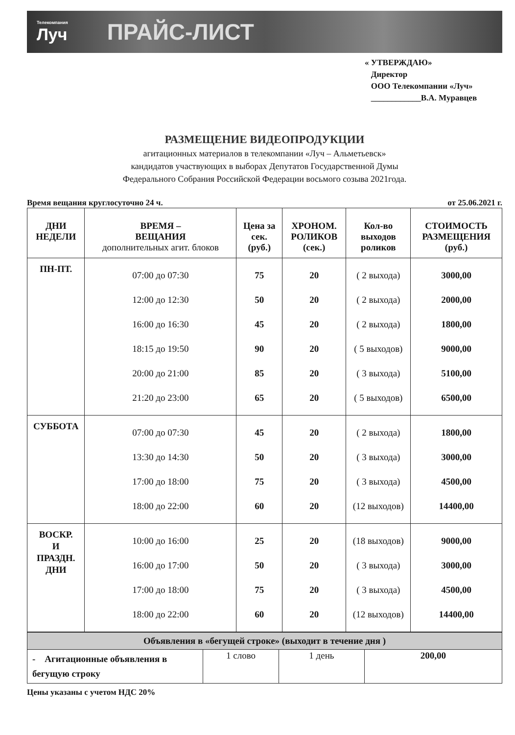Телекомпания
Луч
ПРАЙС-ЛИСТ
« УТВЕРЖДАЮ»
Директор
ООО Телекомпании «Луч»
____________В.А. Муравцев
РАЗМЕЩЕНИЕ ВИДЕОПРОДУКЦИИ
агитационных материалов в телекомпании «Луч – Альметьевск»
кандидатов участвующих в выборах Депутатов Государственной Думы
Федерального Собрания Российской Федерации восьмого созыва 2021года.
Время вещания круглосуточно 24 ч. от 25.06.2021 г.
| ДНИ НЕДЕЛИ | ВРЕМЯ – ВЕЩАНИЯ дополнительных агит. блоков | Цена за сек. (руб.) | ХРОНОМ. РОЛИКОВ (сек.) | Кол-во выходов роликов | СТОИМОСТЬ РАЗМЕЩЕНИЯ (руб.) |
| --- | --- | --- | --- | --- | --- |
| ПН-ПТ. | 07:00 до 07:30 12:00 до 12:30 16:00 до 16:30 18:15 до 19:50 20:00 до 21:00 21:20 до 23:00 | 75 50 45 90 85 65 | 20 20 20 20 20 20 | ( 2 выхода) ( 2 выхода) ( 2 выхода) ( 5 выходов) ( 3 выхода) ( 5 выходов) | 3000,00 2000,00 1800,00 9000,00 5100,00 6500,00 |
| СУББОТА | 07:00 до 07:30 13:30 до 14:30 17:00 до 18:00 18:00 до 22:00 | 45 50 75 60 | 20 20 20 20 | ( 2 выхода) ( 3 выхода) ( 3 выхода) (12 выходов) | 1800,00 3000,00 4500,00 14400,00 |
| ВОСКР. И ПРАЗДН. ДНИ | 10:00 до 16:00 16:00 до 17:00 17:00 до 18:00 18:00 до 22:00 | 25 50 75 60 | 20 20 20 20 | (18 выходов) ( 3 выхода) ( 3 выхода) (12 выходов) | 9000,00 3000,00 4500,00 14400,00 |
| Объявления в «бегущей строке» (выходит в течение дня ) | | | |
| - Агитационные объявления в бегущую строку | 1 слово | 1 день | 200,00 |
Цены указаны с учетом НДС 20%